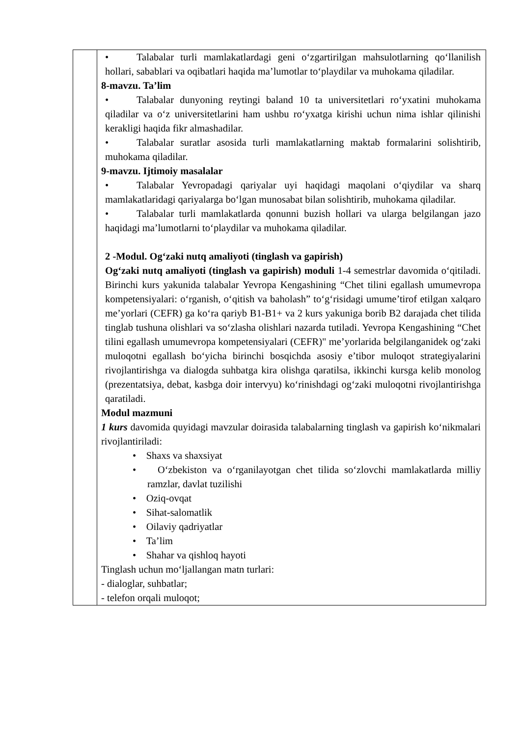| | • Talabalar turli mamlakatlardagi geni o‘zgartirilgan mahsulotlarning qo‘llanilish hollari, sabablari va oqibatlari haqida ma’lumotlar to‘playdilar va muhokama qiladilar. 8-mavzu. Ta’lim • Talabalar dunyoning reytingi baland 10 ta universitetlari ro‘yxatini muhokama qiladilar va o‘z universitetlarini ham ushbu ro‘yxatga kirishi uchun nima ishlar qilinishi kerakligi haqida fikr almashadilar. • Talabalar suratlar asosida turli mamlakatlarning maktab formalarini solishtirib, muhokama qiladilar. 9-mavzu. Ijtimoiy masalalar • Talabalar Yevropadagi qariyalar uyi haqidagi maqolani o‘qiydilar va sharq mamlakatlaridagi qariyalarga bo‘lgan munosabat bilan solishtirib, muhokama qiladilar. • Talabalar turli mamlakatlarda qonunni buzish hollari va ularga belgilangan jazo haqidagi ma’lumotlarni to‘playdilar va muhokama qiladilar. 2 -Modul. Og‘zaki nutq amaliyoti (tinglash va gapirish) Og‘zaki nutq amaliyoti (tinglash va gapirish) moduli 1-4 semestrlar davomida o‘qitiladi. Birinchi kurs yakunida talabalar Yevropa Kengashining “Chet tilini egallash umumevropa kompetensiyalari: o‘rganish, o‘qitish va baholash” to‘g‘risidagi umume’tirof etilgan xalqaro me’yorlari (CEFR) ga ko‘ra qariyb B1-B1+ va 2 kurs yakuniga borib B2 darajada chet tilida tinglab tushuna olishlari va so‘zlasha olishlari nazarda tutiladi. Yevropa Kengashining “Chet tilini egallash umumevropa kompetensiyalari (CEFR)" me’yorlarida belgilanganidek og‘zaki muloqotni egallash bo‘yicha birinchi bosqichda asosiy e’tibor muloqot strategiyalarini rivojlantirishga va dialogda suhbatga kira olishga qaratilsa, ikkinchi kursga kelib monolog (prezentatsiya, debat, kasbga doir intervyu) ko‘rinishdagi og‘zaki muloqotni rivojlantirishga qaratiladi. Modul mazmuni 1 kurs davomida quyidagi mavzular doirasida talabalarning tinglash va gapirish ko‘nikmalari rivojlantiriladi: • Shaxs va shaxsiyat • O‘zbekiston va o‘rganilayotgan chet tilida so‘zlovchi mamlakatlarda milliy ramzlar, davlat tuzilishi • Oziq-ovqat • Sihat-salomatlik • Oilaviy qadriyatlar • Ta’lim • Shahar va qishloq hayoti Tinglash uchun mo‘ljallangan matn turlari: - dialoglar, suhbatlar; - telefon orqali muloqot; |